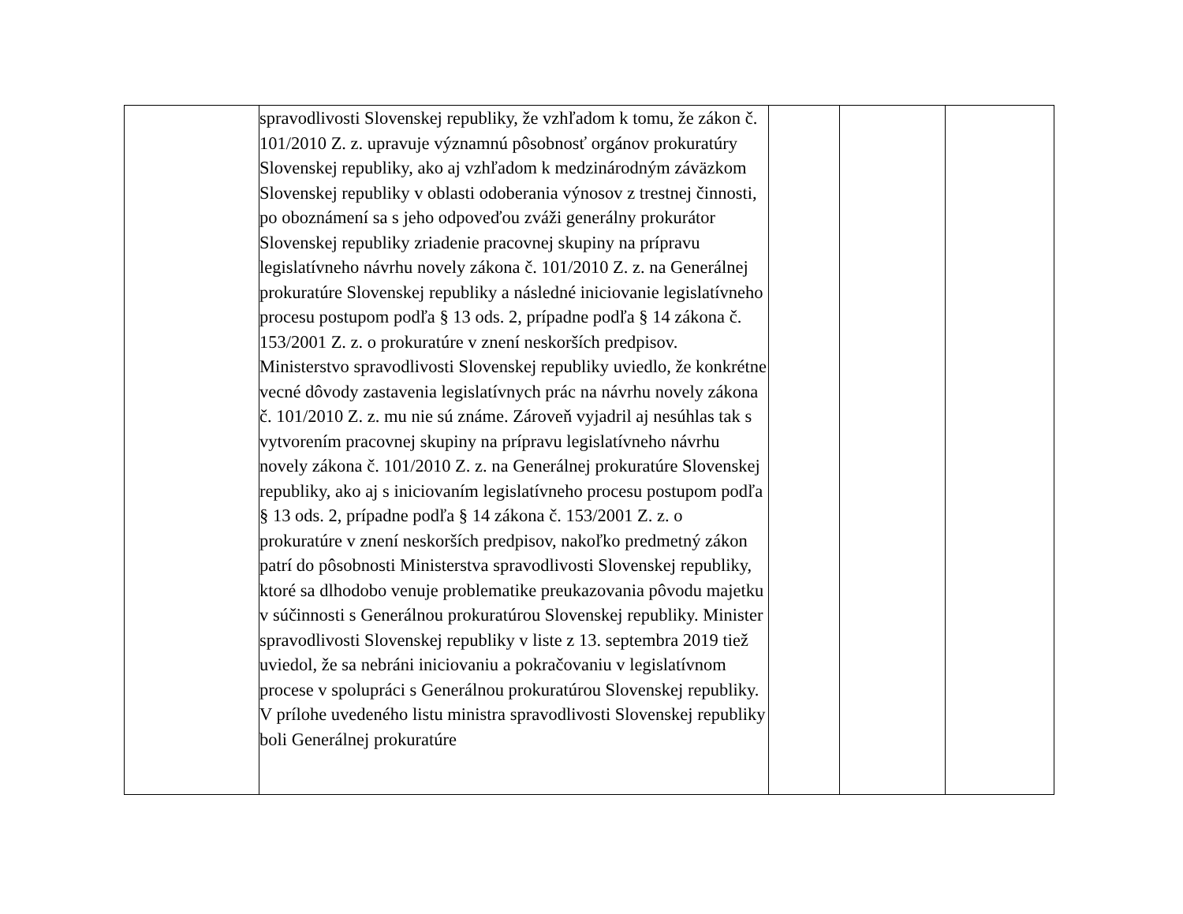| | spravodlivosti Slovenskej republiky, že vzhľadom k tomu, že zákon č. 101/2010 Z. z. upravuje významnú pôsobnosť orgánov prokuratúry Slovenskej republiky, ako aj vzhľadom k medzinárodným záväzkom Slovenskej republiky v oblasti odoberania výnosov z trestnej činnosti, po oboznámení sa s jeho odpoveďou zváži generálny prokurátor Slovenskej republiky zriadenie pracovnej skupiny na prípravu legislatívneho návrhu novely zákona č. 101/2010 Z. z. na Generálnej prokuratúre Slovenskej republiky a následné iniciovanie legislatívneho procesu postupom podľa § 13 ods. 2, prípadne podľa § 14 zákona č. 153/2001 Z. z. o prokuratúre v znení neskorších predpisov. Ministerstvo spravodlivosti Slovenskej republiky uviedlo, že konkrétne vecné dôvody zastavenia legislatívnych prác na návrhu novely zákona č. 101/2010 Z. z. mu nie sú známe. Zároveň vyjadril aj nesúhlas tak s vytvorením pracovnej skupiny na prípravu legislatívneho návrhu novely zákona č. 101/2010 Z. z. na Generálnej prokuratúre Slovenskej republiky, ako aj s iniciovaním legislatívneho procesu postupom podľa § 13 ods. 2, prípadne podľa § 14 zákona č. 153/2001 Z. z. o prokuratúre v znení neskorších predpisov, nakoľko predmetný zákon patrí do pôsobnosti Ministerstva spravodlivosti Slovenskej republiky, ktoré sa dlhodobo venuje problematike preukazovania pôvodu majetku v súčinnosti s Generálnou prokuratúrou Slovenskej republiky. Minister spravodlivosti Slovenskej republiky v liste z 13. septembra 2019 tiež uviedol, že sa nebráni iniciovaniu a pokračovaniu v legislatívnom procese v spolupráci s Generálnou prokuratúrou Slovenskej republiky. V prílohe uvedeného listu ministra spravodlivosti Slovenskej republiky boli Generálnej prokuratúre | | | |